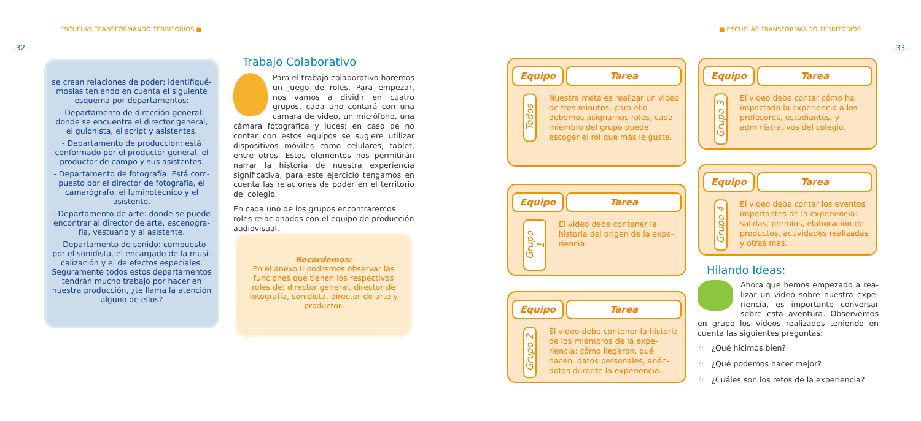ESCUELAS TRANSFORMANDO TERRITORIOS ■
.32.
se crean relaciones de poder; identifiqué­moslas teniendo en cuenta el siguiente esquema por departamentos:
- Departamento de dirección general: donde se encuentra el director general, el guionista, el script y asistentes.
- Departamento de producción: está conformado por el productor general, el productor de campo y sus asistentes.
- Departamento de fotografía: Está com­puesto por el director de fotografía, el camarógrafo, el luminotécnico y el asistente.
- Departamento de arte: donde se puede encontrar al director de arte, escenogra­fía, vestuario y al asistente.
- Departamento de sonido: compuesto por el sonidista, el encargado de la musi­calización y el de efectos especiales. Seguramente todos estos departamentos tendrán mucho trabajo por hacer en nuestra producción, ¿te llama la atención alguno de ellos?
Trabajo Colaborativo
Para el trabajo colaborativo haremos un juego de roles. Para empezar, nos vamos a dividir en cuatro grupos, cada uno contará con una cámara de video, un micrófono, una cámara fotográfica y luces; en caso de no contar con estos equipos se sugiere utilizar dispositivos móviles como ce­lulares, tablet, entre otros. Estos elementos nos permitirán narrar la historia de nuestra expe­riencia significativa, para este ejercicio tengamos en cuenta las relaciones de poder en el territorio del colegio.
En cada uno de los grupos encontraremos roles relacionados con el equipo de producción audio­visual.
Recordemos:
En el anexo II podremos observar las funciones que tienen los respectivos roles de: director general, director de fotografía, sonidista, director de arte y productor.
■ ESCUELAS TRANSFORMANDO TERRITORIOS
.33.
Equipo Tarea
Todos
Nuestra meta es realizar un video de tres minutos, para ello debemos asignarnos roles, cada miembro del grupo puede escoger el rol que más le guste.
Equipo Tarea
Grupo 1
El video debe contener la historia del origen de la expe­riencia.
Equipo Tarea
Grupo 2
El video debe contener la histo­ria de los miembros de la expe­riencia: cómo llegaron, qué hacen, datos personales, anéc­dotas durante la experiencia.
Equipo Tarea
Grupo 3
El video debe contar cómo ha impactado la experiencia a los profesores, estudiantes, y administrativos del colegio.
Equipo Tarea
Grupo 4
El video debe contar los even­tos importantes de la experien­cia: salidas, premios, elabora­ción de productos, actividades realizadas y otras más.
Hilando Ideas:
Ahora que hemos empezado a rea­lizar un video sobre nuestra expe­riencia, es importante conversar sobre esta aventura. Observemos en grupo los videos realizados teniendo en cuenta las siguientes preguntas:
⁘ ¿Qué hicimos bien?
⁘ ¿Qué podemos hacer mejor?
⁘ ¿Cuáles son los retos de la experiencia?